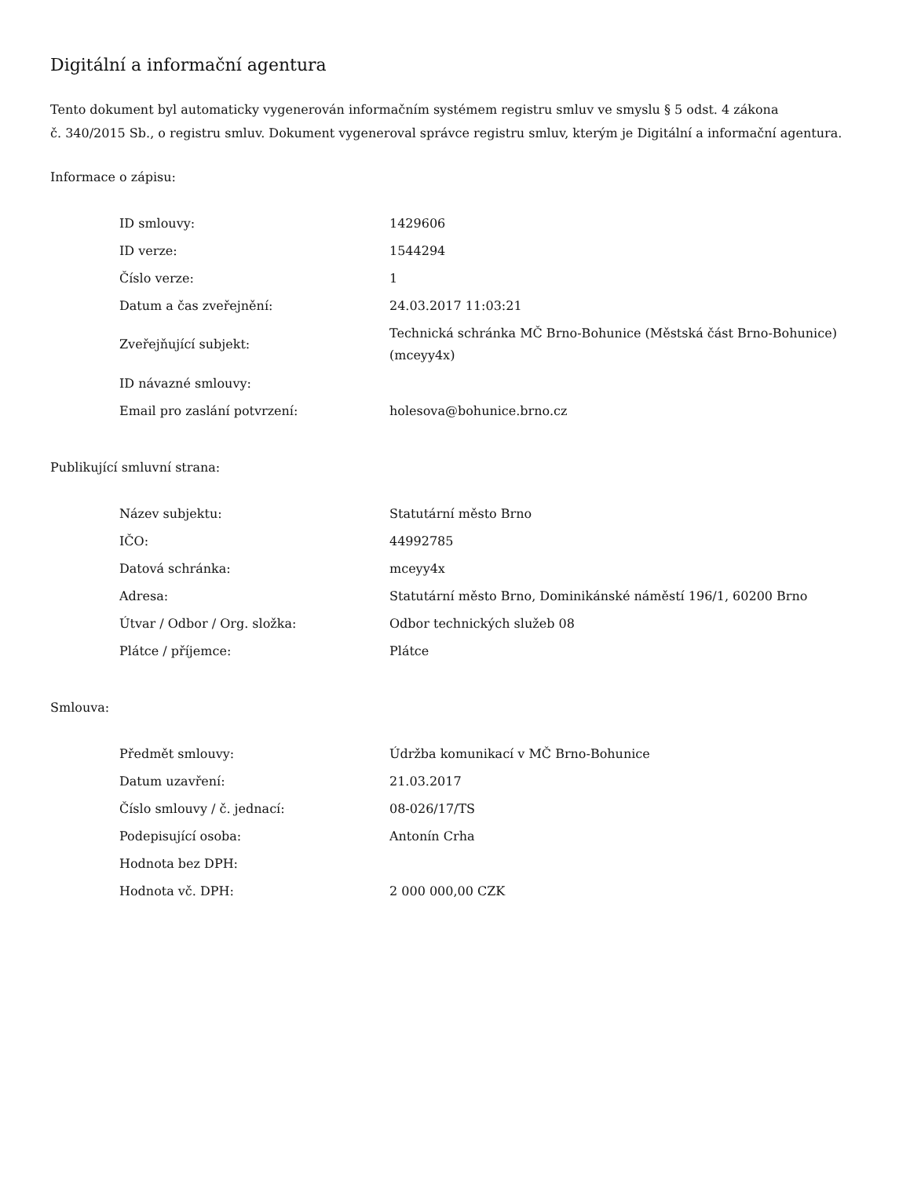Digitální a informační agentura
Tento dokument byl automaticky vygenerován informačním systémem registru smluv ve smyslu § 5 odst. 4 zákona
č. 340/2015 Sb., o registru smluv. Dokument vygeneroval správce registru smluv, kterým je Digitální a informační agentura.
Informace o zápisu:
| ID smlouvy: | 1429606 |
| ID verze: | 1544294 |
| Číslo verze: | 1 |
| Datum a čas zveřejnění: | 24.03.2017 11:03:21 |
| Zveřejňující subjekt: | Technická schránka MČ Brno-Bohunice (Městská část Brno-Bohunice) (mceyy4x) |
| ID návazné smlouvy: | |
| Email pro zaslání potvrzení: | holesova@bohunice.brno.cz |
Publikující smluvní strana:
| Název subjektu: | Statutární město Brno |
| IČO: | 44992785 |
| Datová schránka: | mceyy4x |
| Adresa: | Statutární město Brno, Dominikánské náměstí 196/1, 60200 Brno |
| Útvar / Odbor / Org. složka: | Odbor technických služeb 08 |
| Plátce / příjemce: | Plátce |
Smlouva:
| Předmět smlouvy: | Údržba komunikací v MČ Brno-Bohunice |
| Datum uzavření: | 21.03.2017 |
| Číslo smlouvy / č. jednací: | 08-026/17/TS |
| Podepisující osoba: | Antonín Crha |
| Hodnota bez DPH: | |
| Hodnota vč. DPH: | 2 000 000,00 CZK |